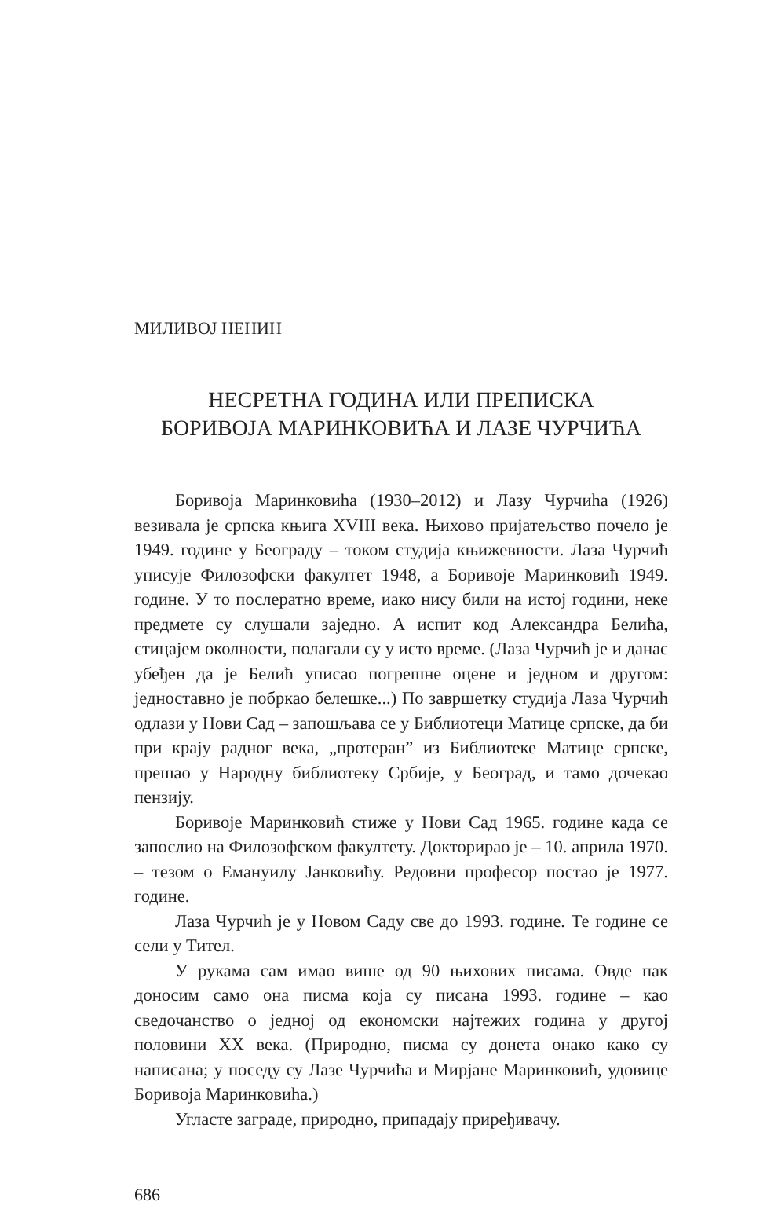МИЛИВОЈ НЕНИН
НЕСРЕТНА ГОДИНА ИЛИ ПРЕПИСКА
БОРИВОЈА МАРИНКОВИЋА И ЛАЗЕ ЧУРЧИЋА
Боривоја Маринковића (1930–2012) и Лазу Чурчића (1926) везивала је српска књига XVIII века. Њихово пријатељство почело је 1949. године у Београду – током студија књижевности. Лаза Чурчић уписује Филозофски факултет 1948, а Боривоје Маринковић 1949. године. У то послератно време, иако нису били на истој години, неке предмете су слушали заједно. А испит код Александра Белића, стицајем околности, полагали су у исто време. (Лаза Чурчић је и данас убеђен да је Белић уписао погрешне оцене и једном и другом: једноставно је побркао белешке...) По завршетку студија Лаза Чурчић одлази у Нови Сад – запошљава се у Библиотеци Матице српске, да би при крају радног века, „протеран” из Библиотеке Матице српске, прешао у Народну библиотеку Србије, у Београд, и тамо дочекао пензију.
Боривоје Маринковић стиже у Нови Сад 1965. године када се запослио на Филозофском факултету. Докторирао је – 10. априла 1970. – тезом о Емануилу Јанковићу. Редовни професор постао је 1977. године.
Лаза Чурчић је у Новом Саду све до 1993. године. Те године се сели у Тител.
У рукама сам имао више од 90 њихових писама. Овде пак доносим само она писма која су писана 1993. године – као сведочанство о једној од економски најтежих година у другој половини XX века. (Природно, писма су донета онако како су написана; у поседу су Лазе Чурчића и Мирјане Маринковић, удовице Боривоја Маринковића.)
Угласте заграде, природно, припадају приређивачу.
686